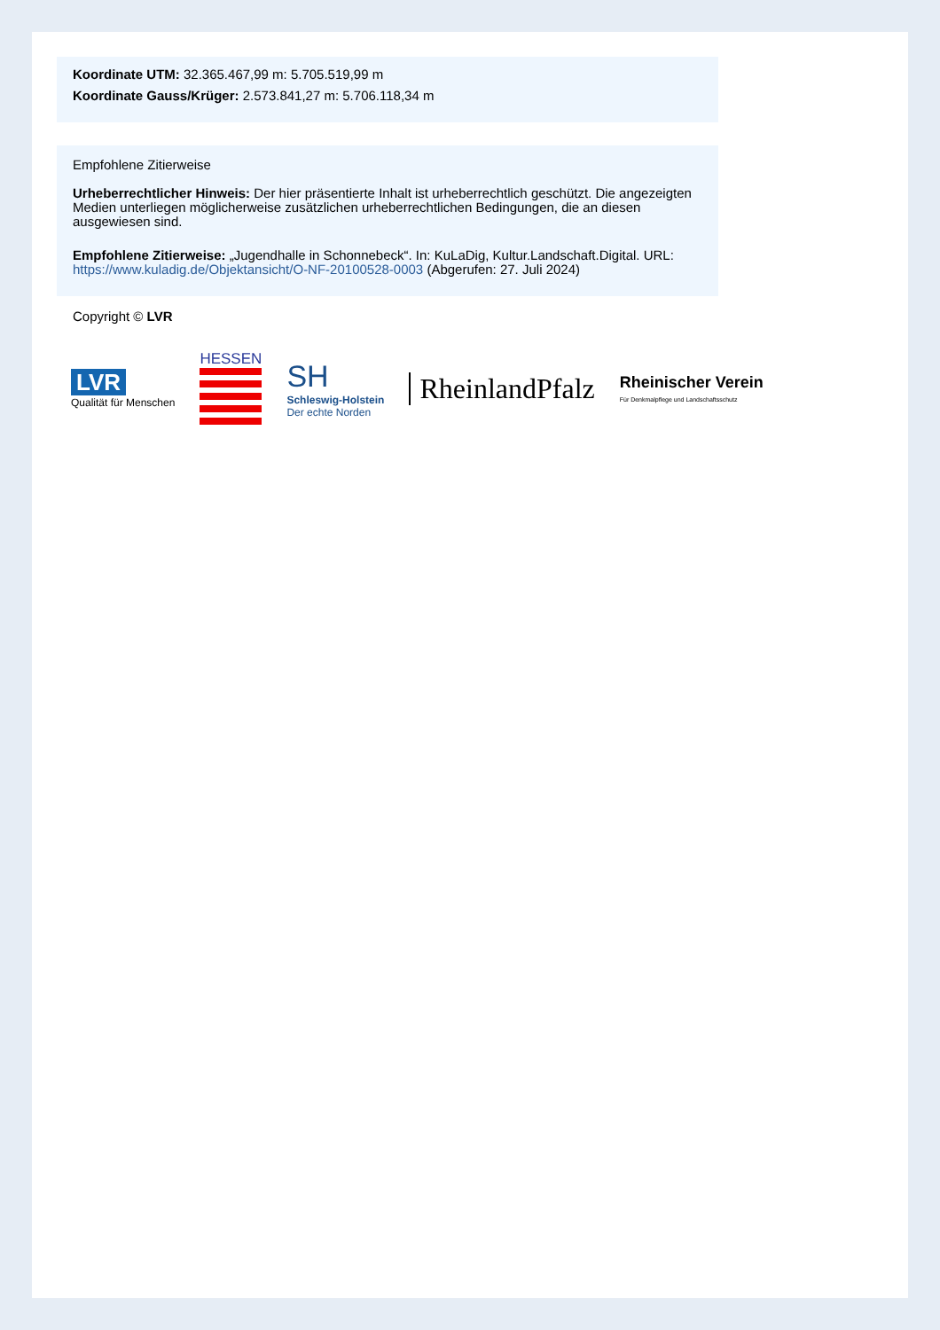Koordinate UTM: 32.365.467,99 m: 5.705.519,99 m
Koordinate Gauss/Krüger: 2.573.841,27 m: 5.706.118,34 m
Empfohlene Zitierweise
Urheberrechtlicher Hinweis: Der hier präsentierte Inhalt ist urheberrechtlich geschützt. Die angezeigten Medien unterliegen möglicherweise zusätzlichen urheberrechtlichen Bedingungen, die an diesen ausgewiesen sind.
Empfohlene Zitierweise: „Jugendhalle in Schonnebeck“. In: KuLaDig, Kultur.Landschaft.Digital. URL: https://www.kuladig.de/Objektansicht/O-NF-20100528-0003 (Abgerufen: 27. Juli 2024)
Copyright © LVR
LVR
Qualität für Menschen
HESSEN
SH
Schleswig-Holstein
Der echte Norden
RheinlandPfalz
Rheinischer Verein
Für Denkmalpflege und Landschaftsschutz